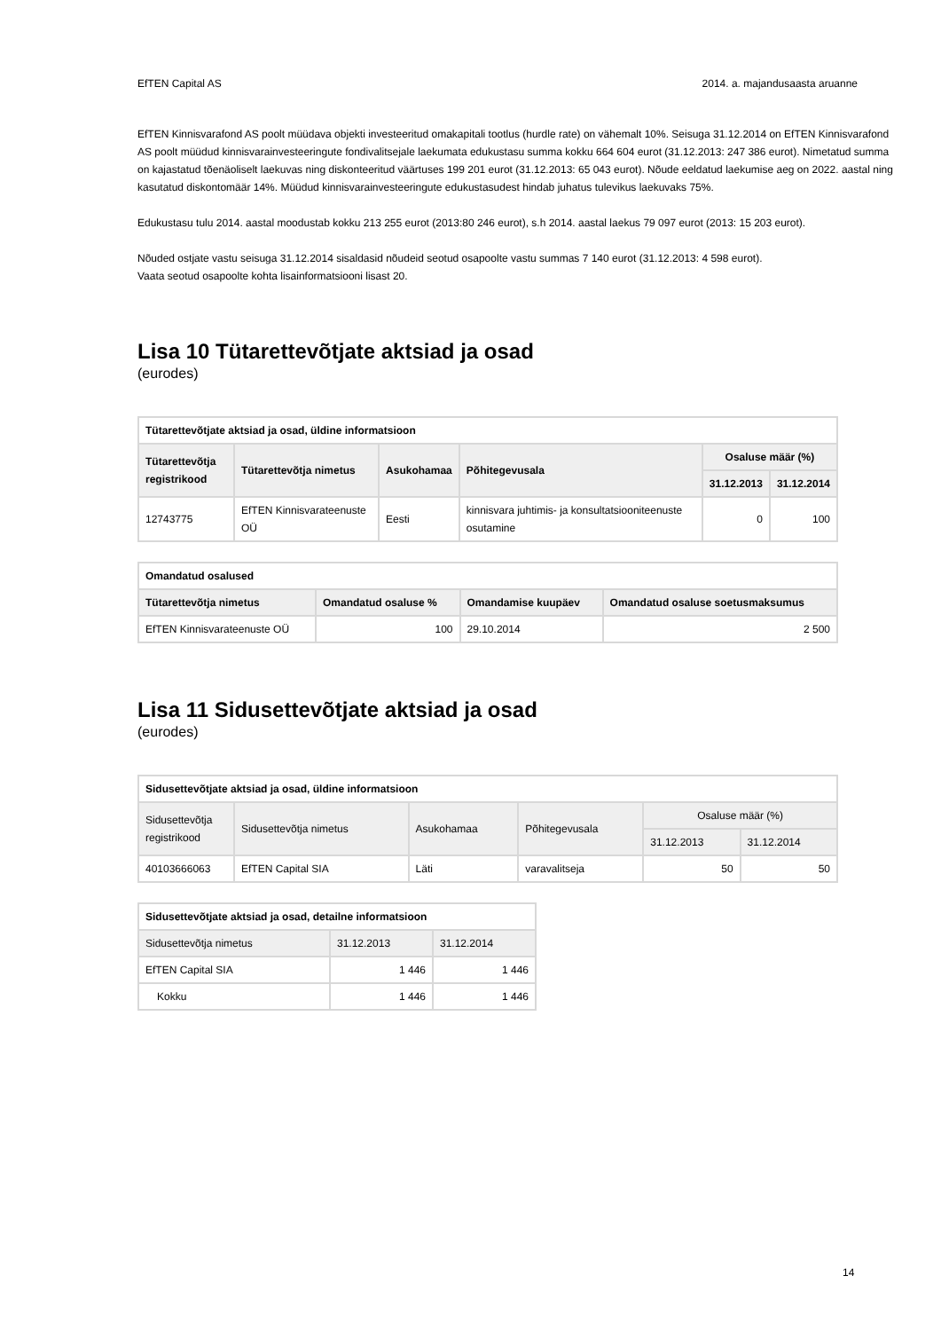EfTEN Capital AS 2014. a. majandusaasta aruanne
EfTEN Kinnisvarafond AS poolt müüdava objekti investeeritud omakapitali tootlus (hurdle rate) on vähemalt 10%. Seisuga 31.12.2014 on EfTEN Kinnisvarafond AS poolt müüdud kinnisvarainvesteeringute fondivalitsejale laekumata edukustasu summa kokku 664 604 eurot (31.12.2013: 247 386 eurot). Nimetatud summa on kajastatud tõenäoliselt laekuvas ning diskonteeritud väärtuses 199 201 eurot (31.12.2013: 65 043 eurot). Nõude eeldatud laekumise aeg on 2022. aastal ning kasutatud diskontomäär 14%. Müüdud kinnisvarainvesteeringute edukustasudest hindab juhatus tulevikus laekuvaks 75%.
Edukustasu tulu 2014. aastal moodustab kokku 213 255 eurot (2013:80 246 eurot), s.h 2014. aastal laekus 79 097 eurot (2013: 15 203 eurot).
Nõuded ostjate vastu seisuga 31.12.2014 sisaldasid nõudeid seotud osapoolte vastu summas 7 140 eurot (31.12.2013: 4 598 eurot).
Vaata seotud osapoolte kohta lisainformatsiooni lisast 20.
Lisa 10 Tütarettevõtjate aktsiad ja osad
(eurodes)
| Tütarettevõtjate aktsiad ja osad, üldine informatsioon | | | | | |
| --- | --- | --- | --- | --- | --- |
| Tütarettevõtja registrikood | Tütarettevõtja nimetus | Asukohamaa | Põhitegevusala | Osaluse määr (%) | |
| | | | | 31.12.2013 | 31.12.2014 |
| 12743775 | EfTEN Kinnisvarateenuste OÜ | Eesti | kinnisvara juhtimis- ja konsultatsiooniteenuste osutamine | 0 | 100 |
| Omandatud osalused | | | |
| --- | --- | --- | --- |
| Tütarettevõtja nimetus | Omandatud osaluse % | Omandamise kuupäev | Omandatud osaluse soetusmaksumus |
| EfTEN Kinnisvarateenuste OÜ | 100 | 29.10.2014 | 2 500 |
Lisa 11 Sidusettevõtjate aktsiad ja osad
(eurodes)
| Sidusettevõtjate aktsiad ja osad, üldine informatsioon | | | | | |
| --- | --- | --- | --- | --- | --- |
| Sidusettevõtja registrikood | Sidusettevõtja nimetus | Asukohamaa | Põhitegevusala | Osaluse määr (%) | |
| | | | | 31.12.2013 | 31.12.2014 |
| 40103666063 | EfTEN Capital SIA | Läti | varavalitseja | 50 | 50 |
| Sidusettevõtjate aktsiad ja osad, detailne informatsioon | | |
| --- | --- | --- |
| Sidusettevõtja nimetus | 31.12.2013 | 31.12.2014 |
| EfTEN Capital SIA | 1 446 | 1 446 |
| Kokku | 1 446 | 1 446 |
14